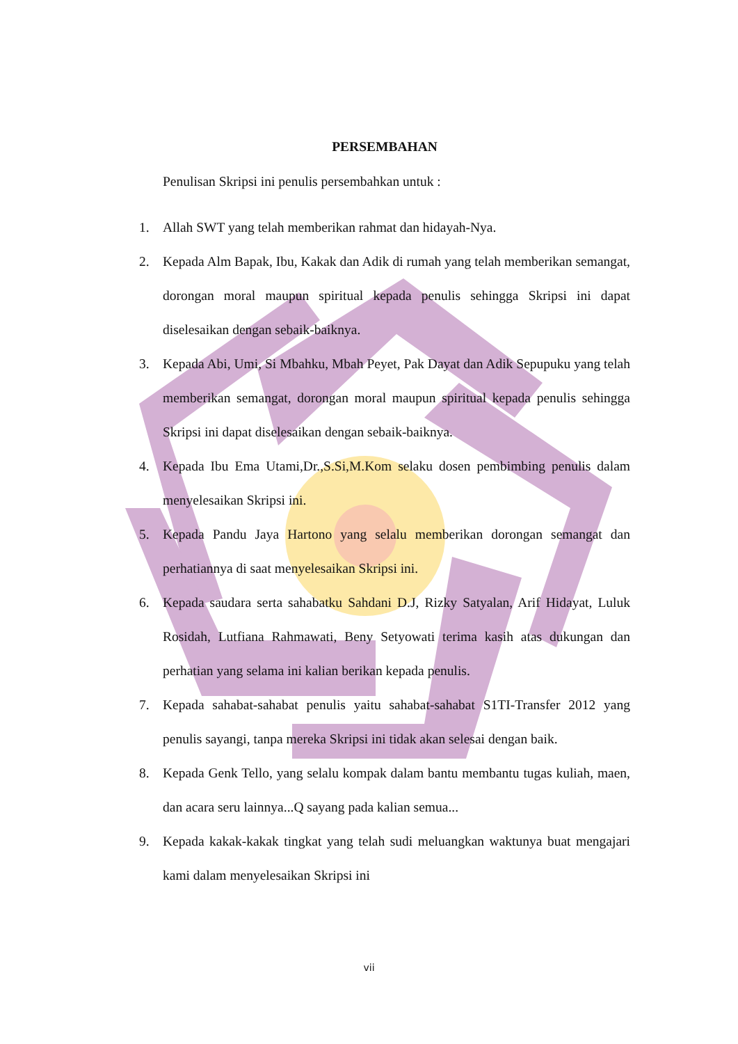PERSEMBAHAN
Penulisan Skripsi ini penulis persembahkan untuk :
1. Allah SWT yang telah memberikan rahmat dan hidayah-Nya.
2. Kepada Alm Bapak, Ibu, Kakak dan Adik di rumah yang telah memberikan semangat, dorongan moral maupun spiritual kepada penulis sehingga Skripsi ini dapat diselesaikan dengan sebaik-baiknya.
3. Kepada Abi, Umi, Si Mbahku, Mbah Peyet, Pak Dayat dan Adik Sepupuku yang telah memberikan semangat, dorongan moral maupun spiritual kepada penulis sehingga Skripsi ini dapat diselesaikan dengan sebaik-baiknya.
4. Kepada Ibu Ema Utami,Dr.,S.Si,M.Kom selaku dosen pembimbing penulis dalam menyelesaikan Skripsi ini.
5. Kepada Pandu Jaya Hartono yang selalu memberikan dorongan semangat dan perhatiannya di saat menyelesaikan Skripsi ini.
6. Kepada saudara serta sahabatku Sahdani D.J, Rizky Satyalan, Arif Hidayat, Luluk Rosidah, Lutfiana Rahmawati, Beny Setyowati terima kasih atas dukungan dan perhatian yang selama ini kalian berikan kepada penulis.
7. Kepada sahabat-sahabat penulis yaitu sahabat-sahabat S1TI-Transfer 2012 yang penulis sayangi, tanpa mereka Skripsi ini tidak akan selesai dengan baik.
8. Kepada Genk Tello, yang selalu kompak dalam bantu membantu tugas kuliah, maen, dan acara seru lainnya...Q sayang pada kalian semua...
9. Kepada kakak-kakak tingkat yang telah sudi meluangkan waktunya buat mengajari kami dalam menyelesaikan Skripsi ini
vii